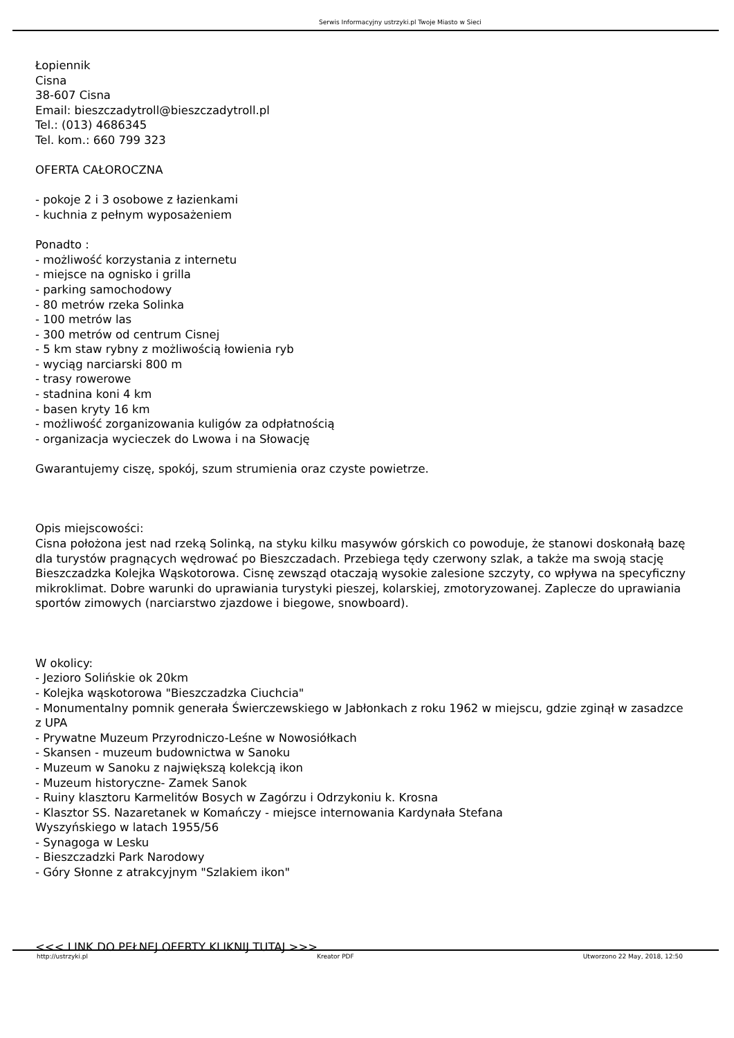Serwis Informacyjny ustrzyki.pl Twoje Miasto w Sieci
Łopiennik
Cisna
38-607 Cisna
Email: bieszczadytroll@bieszczadytroll.pl
Tel.: (013) 4686345
Tel. kom.: 660 799 323
OFERTA CAŁOROCZNA
- pokoje 2 i 3 osobowe z łazienkami
- kuchnia z pełnym wyposażeniem
Ponadto :
- możliwość korzystania z internetu
- miejsce na ognisko i grilla
- parking samochodowy
- 80 metrów rzeka Solinka
- 100 metrów las
- 300 metrów od centrum Cisnej
- 5 km staw rybny z możliwością łowienia ryb
- wyciąg narciarski 800 m
- trasy rowerowe
- stadnina koni 4 km
- basen kryty 16 km
- możliwość zorganizowania kuligów za odpłatnością
- organizacja wycieczek do Lwowa i na Słowację
Gwarantujemy ciszę, spokój, szum strumienia oraz czyste powietrze.
Opis miejscowości:
Cisna położona jest nad rzeką Solinką, na styku kilku masywów górskich co powoduje, że stanowi doskonałą bazę dla turystów pragnących wędrować po Bieszczadach. Przebiega tędy czerwony szlak, a także ma swoją stację Bieszczadzka Kolejka Wąskotorowa. Cisnę zewsząd otaczają wysokie zalesione szczyty, co wpływa na specyficzny mikroklimat. Dobre warunki do uprawiania turystyki pieszej, kolarskiej, zmotoryzowanej. Zaplecze do uprawiania sportów zimowych (narciarstwo zjazdowe i biegowe, snowboard).
W okolicy:
- Jezioro Solińskie ok 20km
- Kolejka wąskotorowa "Bieszczadzka Ciuchcia"
- Monumentalny pomnik generała Świerczewskiego w Jabłonkach z roku 1962 w miejscu, gdzie zginął w zasadzce z UPA
- Prywatne Muzeum Przyrodniczo-Leśne w Nowosiółkach
- Skansen - muzeum budownictwa w Sanoku
- Muzeum w Sanoku z największą kolekcją ikon
- Muzeum historyczne- Zamek Sanok
- Ruiny klasztoru Karmelitów Bosych w Zagórzu i Odrzykoniu k. Krosna
- Klasztor SS. Nazaretanek w Komańczy - miejsce internowania Kardynała Stefana
Wyszyńskiego w latach 1955/56
- Synagoga w Lesku
- Bieszczadzki Park Narodowy
- Góry Słonne z atrakcyjnym "Szlakiem ikon"
<<< LINK DO PEŁNEJ OFERTY KLIKNIJ TUTAJ >>>
http://ustrzyki.pl Kreator PDF Utworzono 22 May, 2018, 12:50